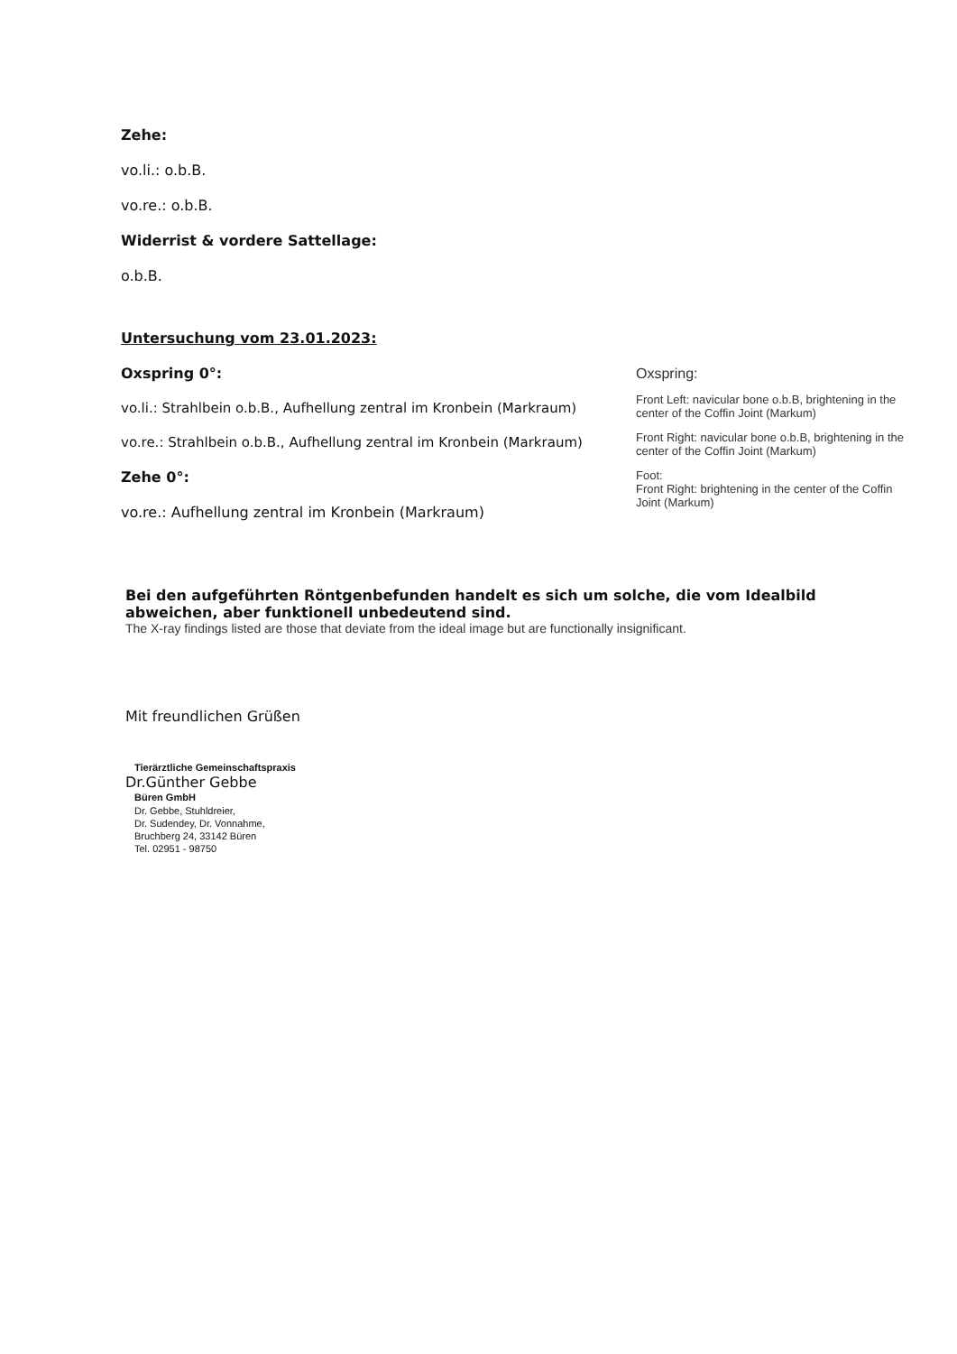Zehe:
vo.li.: o.b.B.
vo.re.: o.b.B.
Widerrist & vordere Sattellage:
o.b.B.
Untersuchung vom 23.01.2023:
Oxspring 0°:
vo.li.: Strahlbein o.b.B., Aufhellung zentral im Kronbein (Markraum)
vo.re.: Strahlbein o.b.B., Aufhellung zentral im Kronbein (Markraum)
Zehe 0°:
vo.re.: Aufhellung zentral im Kronbein (Markraum)
Oxspring:
Front Left: navicular bone o.b.B, brightening in the center of the Coffin Joint (Markum)
Front Right: navicular bone o.b.B, brightening in the center of the Coffin Joint (Markum)
Foot:
Front Right: brightening in the center of the Coffin Joint (Markum)
Bei den aufgeführten Röntgenbefunden handelt es sich um solche, die vom Idealbild abweichen, aber funktionell unbedeutend sind.
The X-ray findings listed are those that deviate from the ideal image but are functionally insignificant.
Mit freundlichen Grüßen
Tierärztliche Gemeinschaftspraxis
Dr.Günther Gebbe
Büren GmbH
Dr. Gebbe, Stuhldreier,
Dr. Sudendey, Dr. Vonnahme,
Bruchberg 24, 33142 Büren
Tel. 02951 - 98750